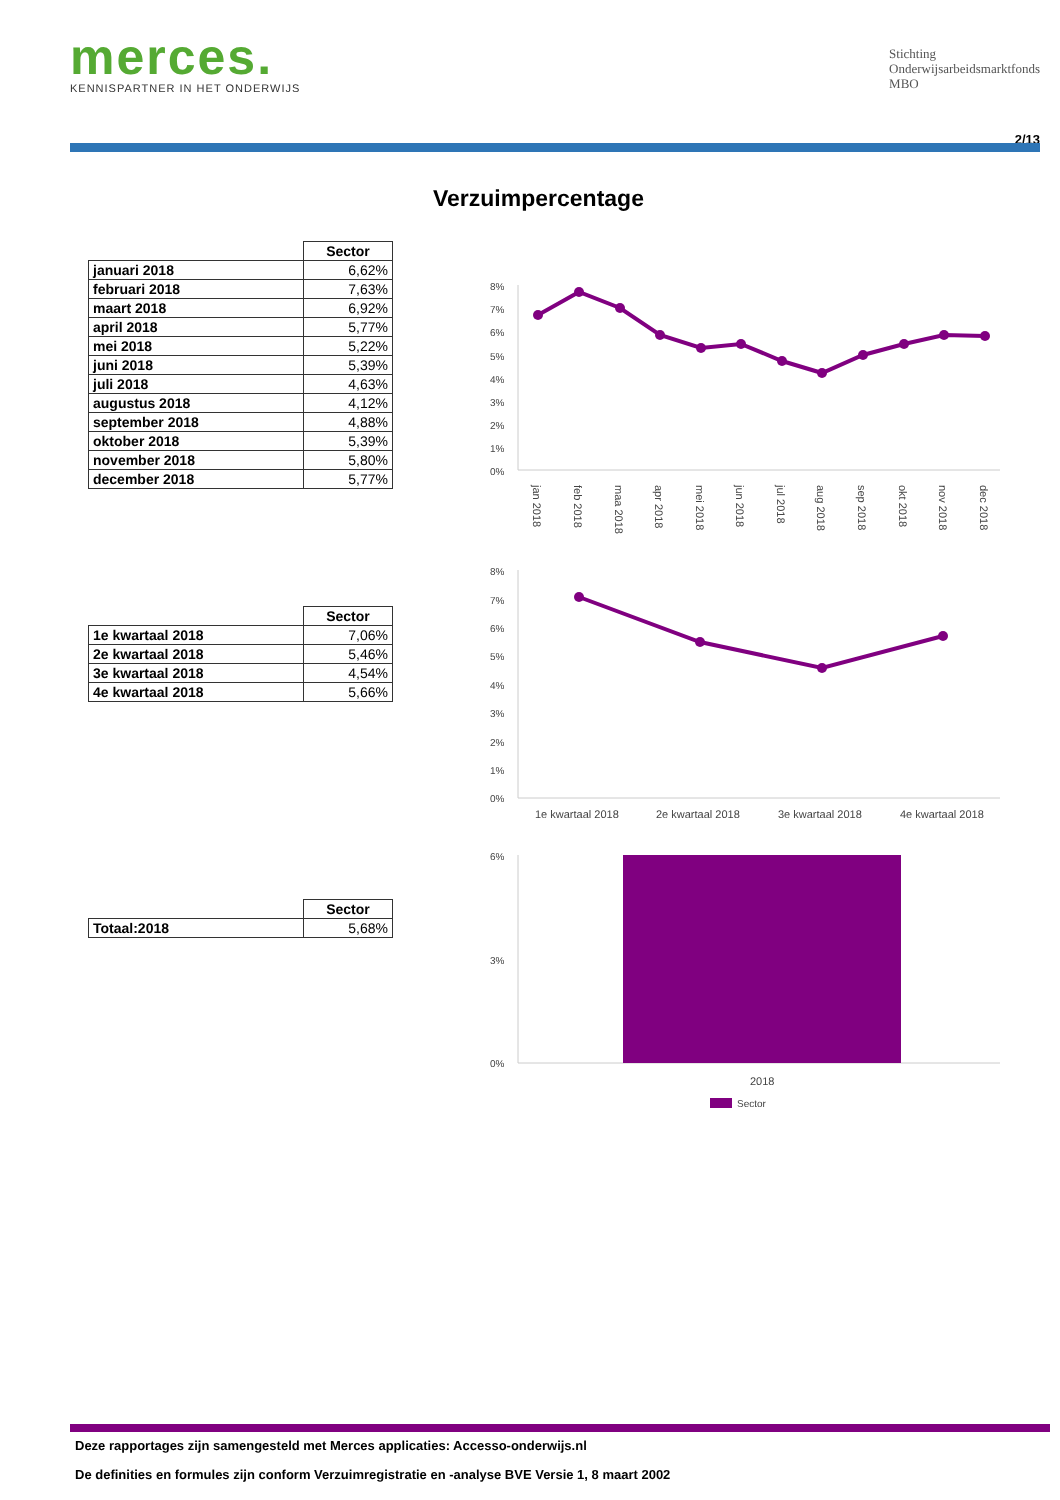merces.
KENNISPARTNER IN HET ONDERWIJS
Stichting
Onderwijsarbeidsmarktfonds
MBO
2/13
Verzuimpercentage
| | Sector |
| --- | --- |
| januari 2018 | 6,62% |
| februari 2018 | 7,63% |
| maart 2018 | 6,92% |
| april 2018 | 5,77% |
| mei 2018 | 5,22% |
| juni 2018 | 5,39% |
| juli 2018 | 4,63% |
| augustus 2018 | 4,12% |
| september 2018 | 4,88% |
| oktober 2018 | 5,39% |
| november 2018 | 5,80% |
| december 2018 | 5,77% |
| | Sector |
| --- | --- |
| 1e kwartaal 2018 | 7,06% |
| 2e kwartaal 2018 | 5,46% |
| 3e kwartaal 2018 | 4,54% |
| 4e kwartaal 2018 | 5,66% |
| | Sector |
| --- | --- |
| Totaal:2018 | 5,68% |
8%
7%
6%
5%
4%
3%
2%
1%
0%
jan 2018
feb 2018
maa 2018
apr 2018
mei 2018
jun 2018
jul 2018
aug 2018
sep 2018
okt 2018
nov 2018
dec 2018
8%
7%
6%
5%
4%
3%
2%
1%
0%
1e kwartaal 2018
2e kwartaal 2018
3e kwartaal 2018
4e kwartaal 2018
6%
3%
0%
2018
Sector
Deze rapportages zijn samengesteld met Merces applicaties: Accesso-onderwijs.nl
De definities en formules zijn conform Verzuimregistratie en -analyse BVE Versie 1, 8 maart 2002